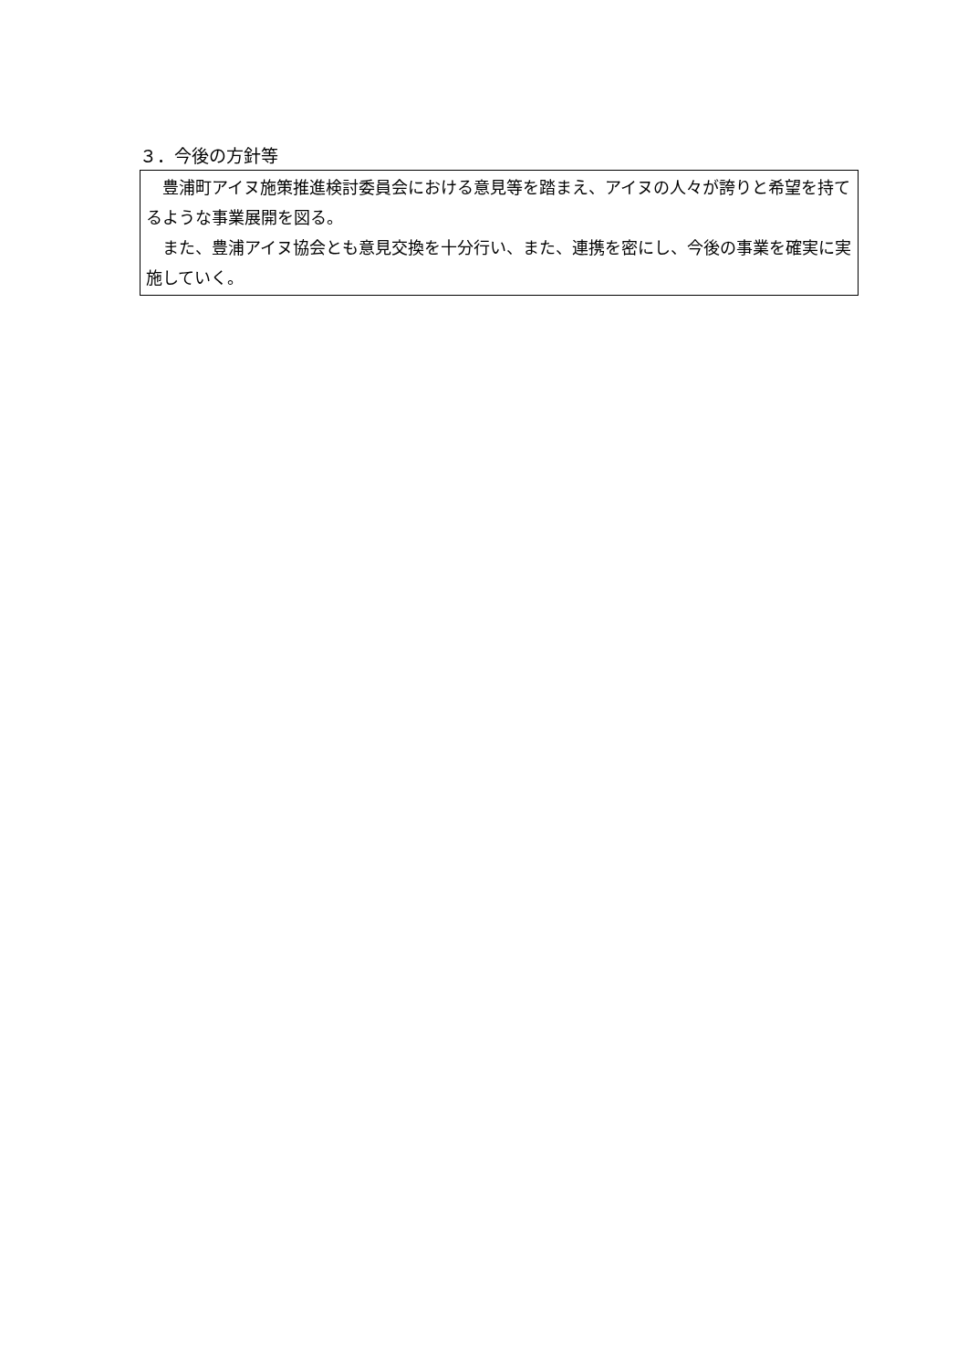３．今後の方針等
豊浦町アイヌ施策推進検討委員会における意見等を踏まえ、アイヌの人々が誇りと希望を持てるような事業展開を図る。
また、豊浦アイヌ協会とも意見交換を十分行い、また、連携を密にし、今後の事業を確実に実施していく。